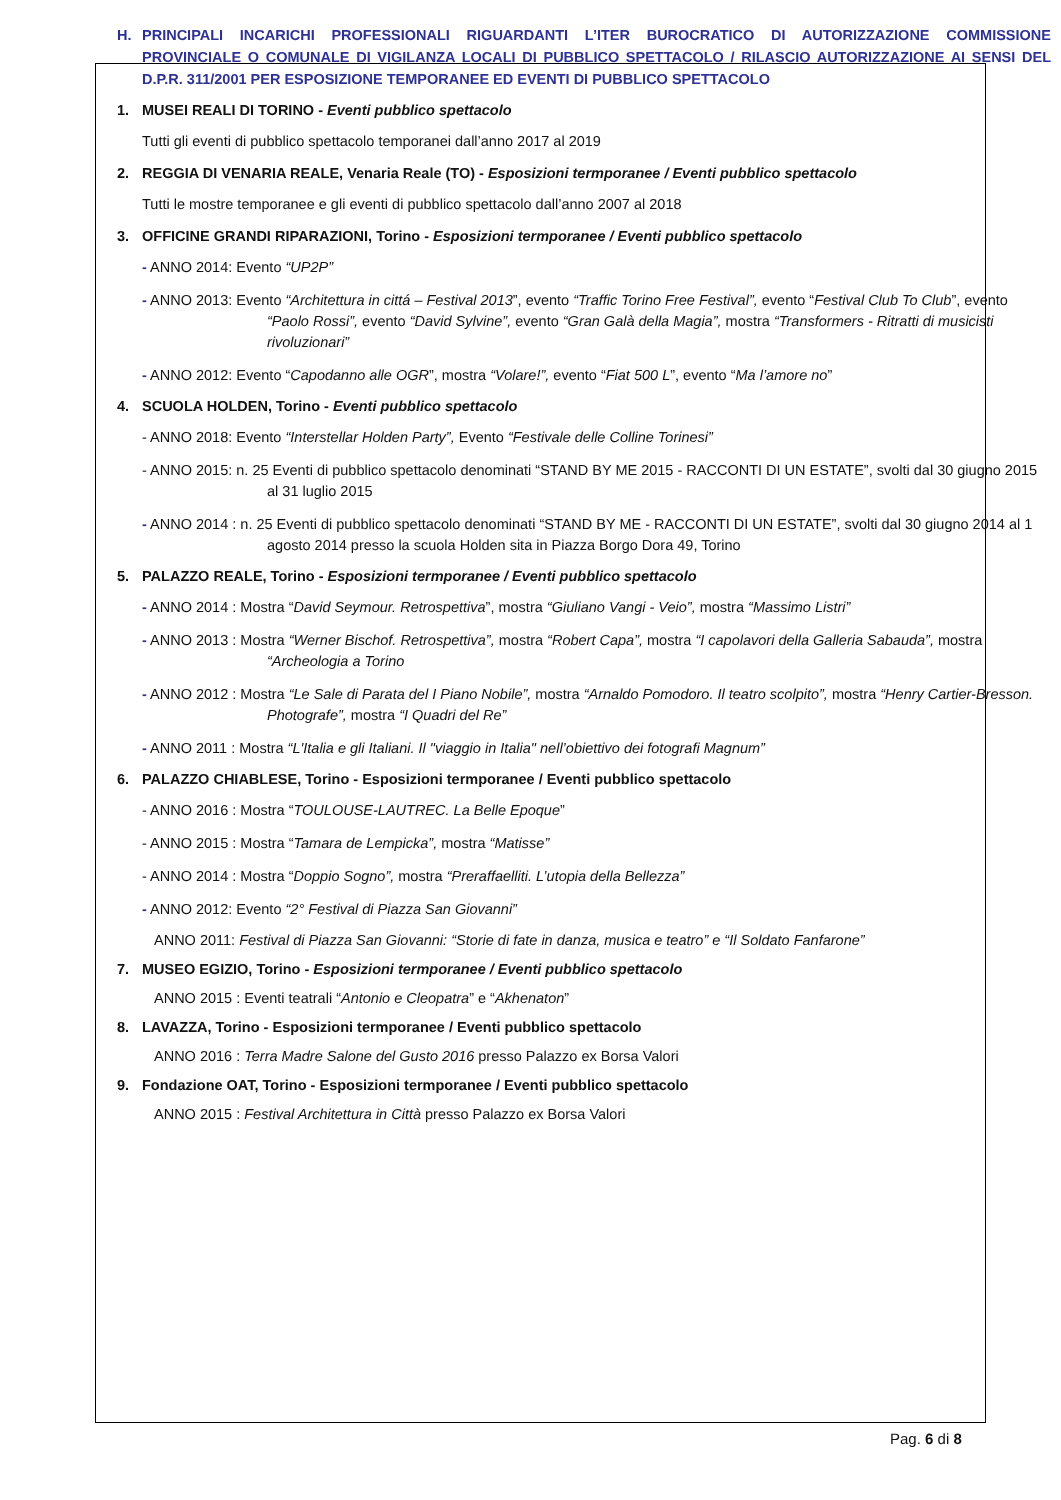H. PRINCIPALI INCARICHI PROFESSIONALI RIGUARDANTI L’ITER BUROCRATICO DI AUTORIZZAZIONE COMMISSIONE PROVINCIALE O COMUNALE DI VIGILANZA LOCALI DI PUBBLICO SPETTACOLO / RILASCIO AUTORIZZAZIONE AI SENSI DEL D.P.R. 311/2001 PER ESPOSIZIONE TEMPORANEE ED EVENTI DI PUBBLICO SPETTACOLO
1. MUSEI REALI DI TORINO - Eventi pubblico spettacolo
Tutti gli eventi di pubblico spettacolo temporanei dall’anno 2017 al 2019
2. REGGIA DI VENARIA REALE, Venaria Reale (TO) - Esposizioni termporanee / Eventi pubblico spettacolo
Tutti le mostre temporanee e gli eventi di pubblico spettacolo dall’anno 2007 al 2018
3. OFFICINE GRANDI RIPARAZIONI, Torino - Esposizioni termporanee / Eventi pubblico spettacolo
- ANNO 2014: Evento “UP2P”
- ANNO 2013: Evento “Architettura in cittá – Festival 2013”, evento “Traffic Torino Free Festival”, evento “Festival Club To Club”, evento “Paolo Rossi”, evento “David Sylvine”, evento “Gran Galà della Magia”, mostra “Transformers - Ritratti di musicisti rivoluzionari”
- ANNO 2012: Evento “Capodanno alle OGR”, mostra “Volare!”, evento “Fiat 500 L”, evento “Ma l’amore no”
4. SCUOLA HOLDEN, Torino - Eventi pubblico spettacolo
- ANNO 2018: Evento “Interstellar Holden Party”, Evento “Festivale delle Colline Torinesi”
- ANNO 2015: n. 25 Eventi di pubblico spettacolo denominati “STAND BY ME 2015 - RACCONTI DI UN ESTATE”, svolti dal 30 giugno 2015 al 31 luglio 2015
- ANNO 2014 : n. 25 Eventi di pubblico spettacolo denominati “STAND BY ME - RACCONTI DI UN ESTATE”, svolti dal 30 giugno 2014 al 1 agosto 2014 presso la scuola Holden sita in Piazza Borgo Dora 49, Torino
5. PALAZZO REALE, Torino - Esposizioni termporanee / Eventi pubblico spettacolo
- ANNO 2014 : Mostra “David Seymour. Retrospettiva”, mostra “Giuliano Vangi - Veio”, mostra “Massimo Listri”
- ANNO 2013 : Mostra “Werner Bischof. Retrospettiva”, mostra “Robert Capa”, mostra “I capolavori della Galleria Sabauda”, mostra “Archeologia a Torino
- ANNO 2012 : Mostra “Le Sale di Parata del I Piano Nobile”, mostra “Arnaldo Pomodoro. Il teatro scolpito”, mostra “Henry Cartier-Bresson. Photografe”, mostra “I Quadri del Re”
- ANNO 2011 : Mostra “L'Italia e gli Italiani. Il "viaggio in Italia" nell’obiettivo dei fotografi Magnum”
6. PALAZZO CHIABLESE, Torino - Esposizioni termporanee / Eventi pubblico spettacolo
- ANNO 2016 : Mostra “TOULOUSE-LAUTREC. La Belle Epoque”
- ANNO 2015 : Mostra “Tamara de Lempicka”, mostra “Matisse”
- ANNO 2014 : Mostra “Doppio Sogno”, mostra “Preraffaelliti. L’utopia della Bellezza”
- ANNO 2012: Evento “2° Festival di Piazza San Giovanni”
ANNO 2011: Festival di Piazza San Giovanni: “Storie di fate in danza, musica e teatro” e “Il Soldato Fanfarone”
7. MUSEO EGIZIO, Torino - Esposizioni termporanee / Eventi pubblico spettacolo
ANNO 2015 : Eventi teatrali “Antonio e Cleopatra” e “Akhenaton”
8. LAVAZZA, Torino - Esposizioni termporanee / Eventi pubblico spettacolo
ANNO 2016 : Terra Madre Salone del Gusto 2016 presso Palazzo ex Borsa Valori
9. Fondazione OAT, Torino - Esposizioni termporanee / Eventi pubblico spettacolo
ANNO 2015 : Festival Architettura in Città presso Palazzo ex Borsa Valori
Pag. 6 di 8